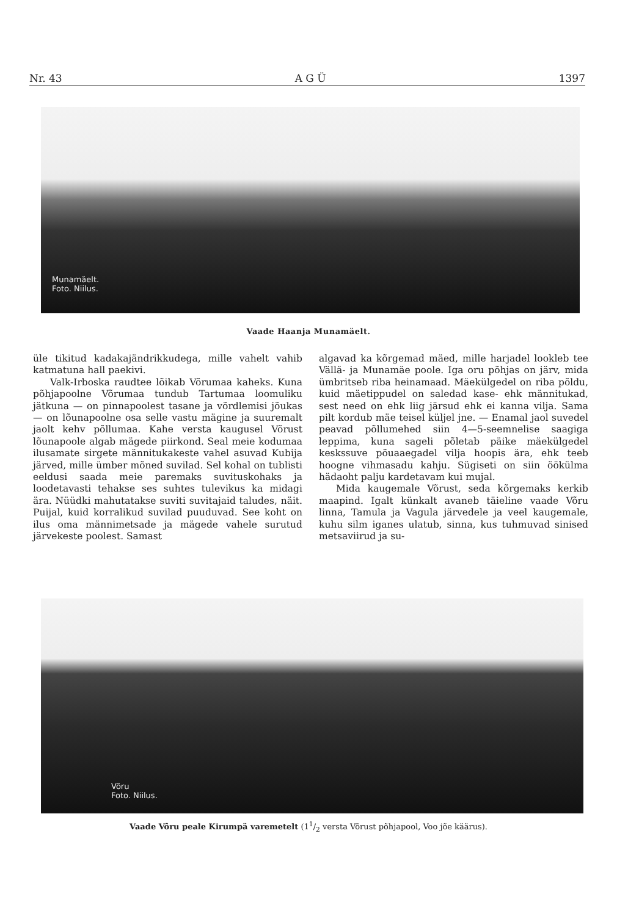Nr. 43 A G Ü 1397
Munamäelt.
Foto. Niilus.
Vaade Haanja Munamäelt.
üle tikitud kadakajändrikkudega, mille vahelt vahib katmatuna hall paekivi.
Valk-Irboska raudtee lõikab Võrumaa kaheks. Kuna põhjapoolne Võrumaa tundub Tartumaa loomuliku jätkuna — on pinnapoolest tasane ja võrdlemisi jõukas — on lõunapoolne osa selle vastu mägine ja suuremalt jaolt kehv põllumaa. Kahe versta kaugusel Võrust lõunapoole algab mägede piirkond. Seal meie kodumaa ilusamate sirgete männitukakeste vahel asuvad Kubija järved, mille ümber mõned suvilad. Sel kohal on tublisti eeldusi saada meie paremaks suvituskohaks ja loodetavasti tehakse ses suhtes tulevikus ka midagi ära. Nüüdki mahutatakse suviti suvitajaid taludes, näit. Puijal, kuid korralikud suvilad puuduvad. See koht on ilus oma männimetsade ja mägede vahele surutud järvekeste poolest. Samast
algavad ka kõrgemad mäed, mille harjadel lookleb tee Vällä- ja Munamäe poole. Iga oru põhjas on järv, mida ümbritseb riba heinamaad. Mäekülgedel on riba põldu, kuid mäetippudel on saledad kase- ehk männitukad, sest need on ehk liig järsud ehk ei kanna vilja. Sama pilt kordub mäe teisel küljel jne. — Enamal jaol suvedel peavad põllumehed siin 4—5-seemnelise saagiga leppima, kuna sageli põletab päike mäekülgedel keskssuve põuaaegadel vilja hoopis ära, ehk teeb hoogne vihmasadu kahju. Sügiseti on siin öökülma hädaoht palju kardetavam kui mujal.
Mida kaugemale Võrust, seda kõrgemaks kerkib maapind. Igalt künkalt avaneb täieline vaade Võru linna, Tamula ja Vagula järvedele ja veel kaugemale, kuhu silm iganes ulatub, sinna, kus tuhmuvad sinised metsaviirud ja su-
Võru
Foto. Niilus.
Vaade Võru peale Kirumpä varemetelt (11/2 versta Võrust põhjapool, Voo jõe käärus).